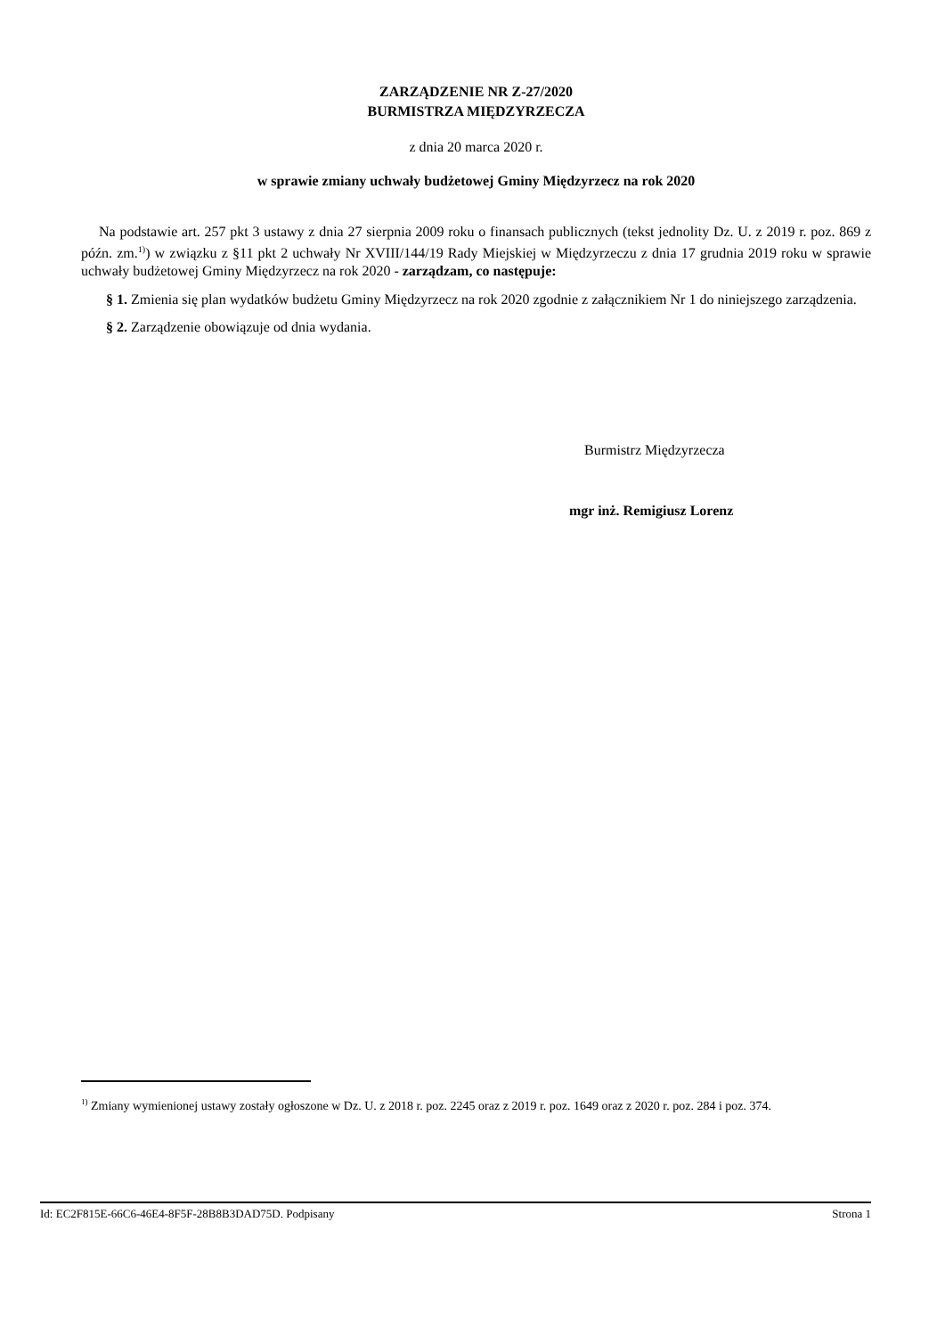ZARZĄDZENIE NR Z-27/2020
BURMISTRZA MIĘDZYRZECZA
z dnia 20 marca 2020 r.
w sprawie zmiany uchwały budżetowej Gminy Międzyrzecz na rok 2020
Na podstawie art. 257 pkt 3 ustawy z dnia 27 sierpnia 2009 roku o finansach publicznych (tekst jednolity Dz. U. z 2019 r. poz. 869 z późn. zm.<sup>1)</sup>) w związku z §11 pkt 2 uchwały Nr XVIII/144/19 Rady Miejskiej w Międzyrzeczu z dnia 17 grudnia 2019 roku w sprawie uchwały budżetowej Gminy Międzyrzecz na rok 2020 - zarządzam, co następuje:
§ 1. Zmienia się plan wydatków budżetu Gminy Międzyrzecz na rok 2020 zgodnie z załącznikiem Nr 1 do niniejszego zarządzenia.
§ 2. Zarządzenie obowiązuje od dnia wydania.
Burmistrz Międzyrzecza
mgr inż. Remigiusz Lorenz
<sup>1)</sup> Zmiany wymienionej ustawy zostały ogłoszone w Dz. U. z 2018 r. poz. 2245 oraz z 2019 r. poz. 1649 oraz z 2020 r. poz. 284 i poz. 374.
Id: EC2F815E-66C6-46E4-8F5F-28B8B3DAD75D. Podpisany Strona 1